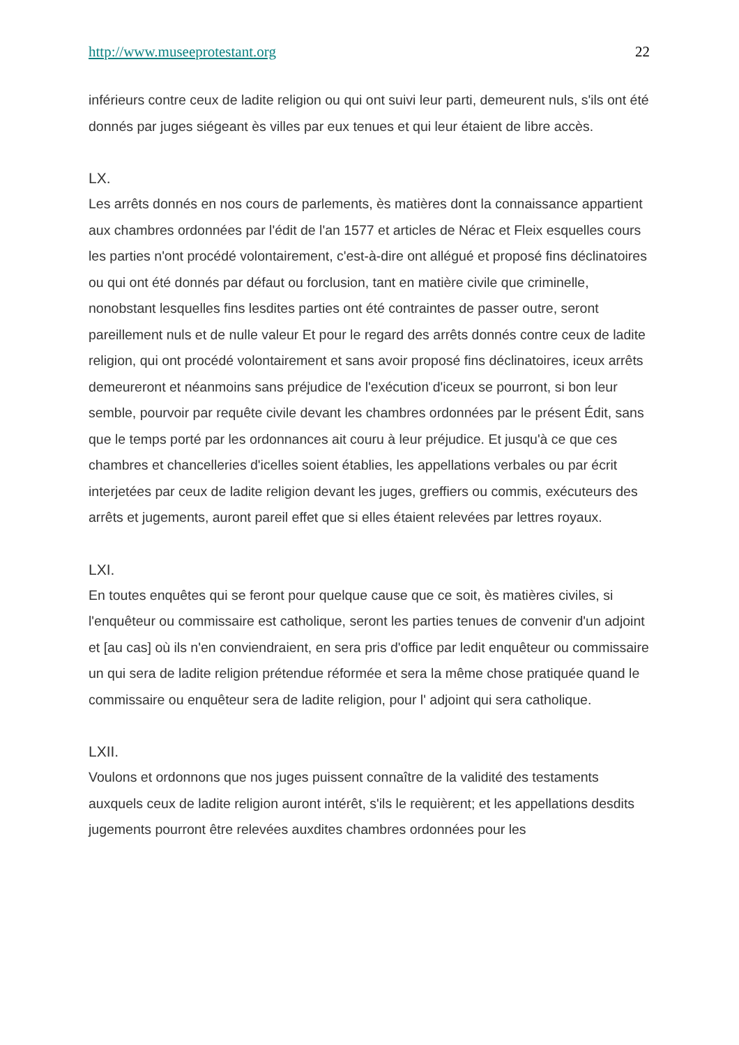http://www.museeprotestant.org 22
inférieurs contre ceux de ladite religion ou qui ont suivi leur parti, demeurent nuls, s'ils ont été donnés par juges siégeant ès villes par eux tenues et qui leur étaient de libre accès.
LX.
Les arrêts donnés en nos cours de parlements, ès matières dont la connaissance appartient aux chambres ordonnées par l'édit de l'an 1577 et articles de Nérac et Fleix esquelles cours les parties n'ont procédé volontairement, c'est-à-dire ont allégué et proposé fins déclinatoires ou qui ont été donnés par défaut ou forclusion, tant en matière civile que criminelle, nonobstant lesquelles fins lesdites parties ont été contraintes de passer outre, seront pareillement nuls et de nulle valeur Et pour le regard des arrêts donnés contre ceux de ladite religion, qui ont procédé volontairement et sans avoir proposé fins déclinatoires, iceux arrêts demeureront et néanmoins sans préjudice de l'exécution d'iceux se pourront, si bon leur semble, pourvoir par requête civile devant les chambres ordonnées par le présent Édit, sans que le temps porté par les ordonnances ait couru à leur préjudice. Et jusqu'à ce que ces chambres et chancelleries d'icelles soient établies, les appellations verbales ou par écrit interjetées par ceux de ladite religion devant les juges, greffiers ou commis, exécuteurs des arrêts et jugements, auront pareil effet que si elles étaient relevées par lettres royaux.
LXI.
En toutes enquêtes qui se feront pour quelque cause que ce soit, ès matières civiles, si l'enquêteur ou commissaire est catholique, seront les parties tenues de convenir d'un adjoint et [au cas] où ils n'en conviendraient, en sera pris d'office par ledit enquêteur ou commissaire un qui sera de ladite religion prétendue réformée et sera la même chose pratiquée quand le commissaire ou enquêteur sera de ladite religion, pour l' adjoint qui sera catholique.
LXII.
Voulons et ordonnons que nos juges puissent connaître de la validité des testaments auxquels ceux de ladite religion auront intérêt, s'ils le requièrent; et les appellations desdits jugements pourront être relevées auxdites chambres ordonnées pour les